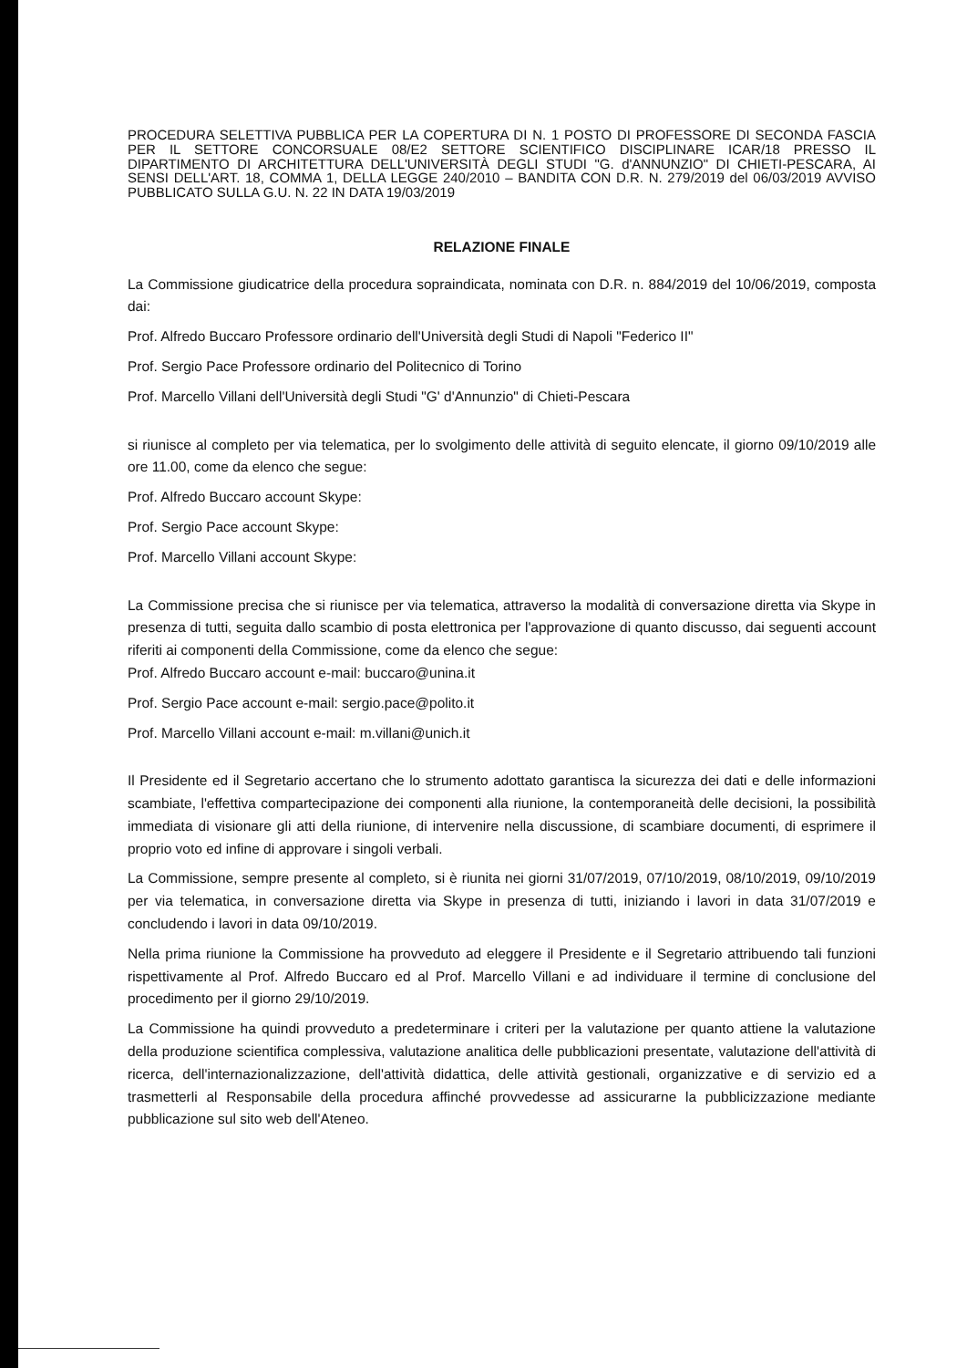PROCEDURA SELETTIVA PUBBLICA PER LA COPERTURA DI N. 1 POSTO DI PROFESSORE DI SECONDA FASCIA PER IL SETTORE CONCORSUALE 08/E2 SETTORE SCIENTIFICO DISCIPLINARE ICAR/18 PRESSO IL DIPARTIMENTO DI ARCHITETTURA DELL'UNIVERSITÀ DEGLI STUDI "G. d'ANNUNZIO" DI CHIETI-PESCARA, AI SENSI DELL'ART. 18, COMMA 1, DELLA LEGGE 240/2010 – BANDITA CON D.R. N. 279/2019 del 06/03/2019 AVVISO PUBBLICATO SULLA G.U. N. 22 IN DATA 19/03/2019
RELAZIONE FINALE
La Commissione giudicatrice della procedura sopraindicata, nominata con D.R. n. 884/2019 del 10/06/2019, composta dai:
Prof. Alfredo Buccaro Professore ordinario dell'Università degli Studi di Napoli "Federico II"
Prof. Sergio Pace Professore ordinario del Politecnico di Torino
Prof. Marcello Villani dell'Università degli Studi "G' d'Annunzio" di Chieti-Pescara
si riunisce al completo per via telematica, per lo svolgimento delle attività di seguito elencate, il giorno 09/10/2019 alle ore 11.00, come da elenco che segue:
Prof. Alfredo Buccaro account Skype:
Prof. Sergio Pace account Skype:
Prof. Marcello Villani account Skype:
La Commissione precisa che si riunisce per via telematica, attraverso la modalità di conversazione diretta via Skype in presenza di tutti, seguita dallo scambio di posta elettronica per l'approvazione di quanto discusso, dai seguenti account riferiti ai componenti della Commissione, come da elenco che segue:
Prof. Alfredo Buccaro account e-mail: buccaro@unina.it
Prof. Sergio Pace account e-mail: sergio.pace@polito.it
Prof. Marcello Villani account e-mail: m.villani@unich.it
Il Presidente ed il Segretario accertano che lo strumento adottato garantisca la sicurezza dei dati e delle informazioni scambiate, l'effettiva compartecipazione dei componenti alla riunione, la contemporaneità delle decisioni, la possibilità immediata di visionare gli atti della riunione, di intervenire nella discussione, di scambiare documenti, di esprimere il proprio voto ed infine di approvare i singoli verbali.
La Commissione, sempre presente al completo, si è riunita nei giorni 31/07/2019, 07/10/2019, 08/10/2019, 09/10/2019 per via telematica, in conversazione diretta via Skype in presenza di tutti, iniziando i lavori in data 31/07/2019 e concludendo i lavori in data 09/10/2019.
Nella prima riunione la Commissione ha provveduto ad eleggere il Presidente e il Segretario attribuendo tali funzioni rispettivamente al Prof. Alfredo Buccaro ed al Prof. Marcello Villani e ad individuare il termine di conclusione del procedimento per il giorno 29/10/2019.
La Commissione ha quindi provveduto a predeterminare i criteri per la valutazione per quanto attiene la valutazione della produzione scientifica complessiva, valutazione analitica delle pubblicazioni presentate, valutazione dell'attività di ricerca, dell'internazionalizzazione, dell'attività didattica, delle attività gestionali, organizzative e di servizio ed a trasmetterli al Responsabile della procedura affinché provvedesse ad assicurarne la pubblicizzazione mediante pubblicazione sul sito web dell'Ateneo.